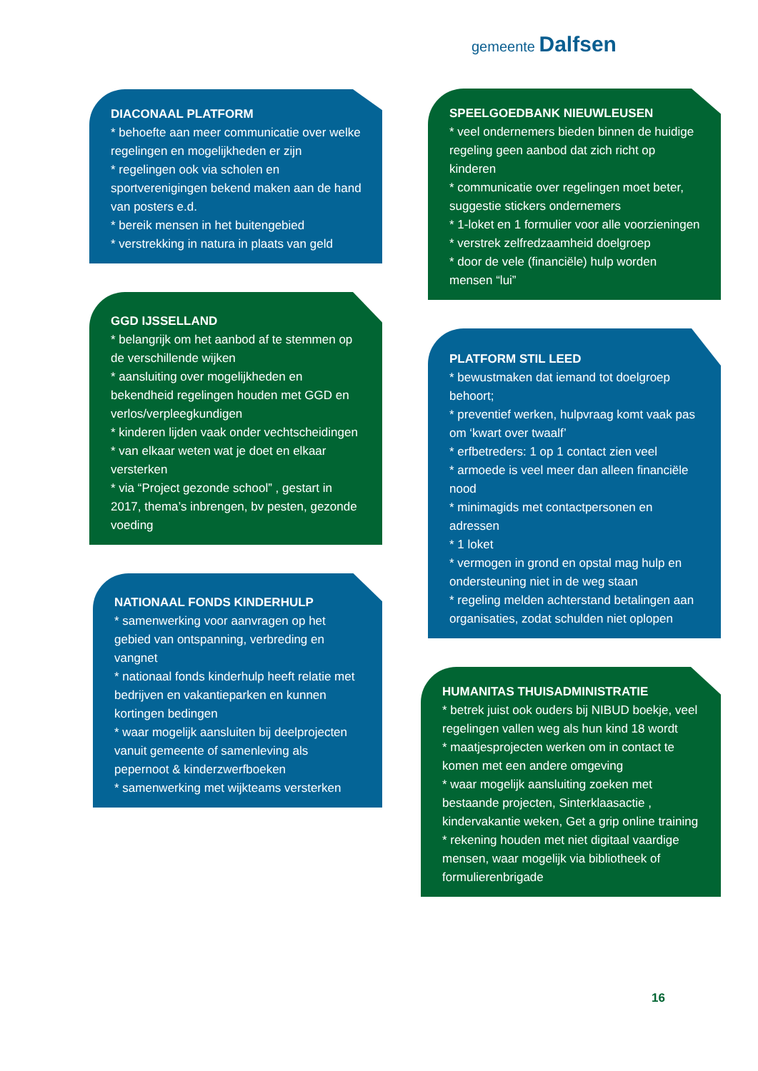gemeente Dalfsen
DIACONAAL PLATFORM
* behoefte aan meer communicatie over welke regelingen en mogelijkheden er zijn
* regelingen ook via scholen en sportverenigingen bekend maken aan de hand van posters e.d.
* bereik mensen in het buitengebied
* verstrekking in natura in plaats van geld
GGD IJSSELLAND
* belangrijk om het aanbod af te stemmen op de verschillende wijken
* aansluiting over mogelijkheden en bekendheid regelingen houden met GGD en verlos/verpleegkundigen
* kinderen lijden vaak onder vechtscheidingen
* van elkaar weten wat je doet en elkaar versterken
* via “Project gezonde school” , gestart in 2017, thema’s inbrengen, bv pesten, gezonde voeding
NATIONAAL FONDS KINDERHULP
* samenwerking voor aanvragen op het gebied van ontspanning, verbreding en vangnet
* nationaal fonds kinderhulp heeft relatie met bedrijven en vakantieparken en kunnen kortingen bedingen
* waar mogelijk aansluiten bij deelprojecten vanuit gemeente of samenleving als pepernoot & kinderzwerfboeken
* samenwerking met wijkteams versterken
SPEELGOEDBANK NIEUWLEUSEN
* veel ondernemers bieden binnen de huidige regeling geen aanbod dat zich richt op kinderen
* communicatie over regelingen moet beter, suggestie stickers ondernemers
* 1-loket en 1 formulier voor alle voorzieningen
* verstrek zelfredzaamheid doelgroep
* door de vele (financiële) hulp worden mensen “lui”
PLATFORM STIL LEED
* bewustmaken dat iemand tot doelgroep behoort;
* preventief werken, hulpvraag komt vaak pas om ‘kwart over twaalf’
* erfbetreders: 1 op 1 contact zien veel
* armoede is veel meer dan alleen financiële nood
* minimagids met contactpersonen en adressen
* 1 loket
* vermogen in grond en opstal mag hulp en ondersteuning niet in de weg staan
* regeling melden achterstand betalingen aan organisaties, zodat schulden niet oplopen
HUMANITAS THUISADMINISTRATIE
* betrek juist ook ouders bij NIBUD boekje, veel regelingen vallen weg als hun kind 18 wordt
* maatjesprojecten werken om in contact te komen met een andere omgeving
* waar mogelijk aansluiting zoeken met bestaande projecten, Sinterklaasactie , kindervakantie weken, Get a grip online training
* rekening houden met niet digitaal vaardige mensen, waar mogelijk via bibliotheek of formulierenbrigade
16